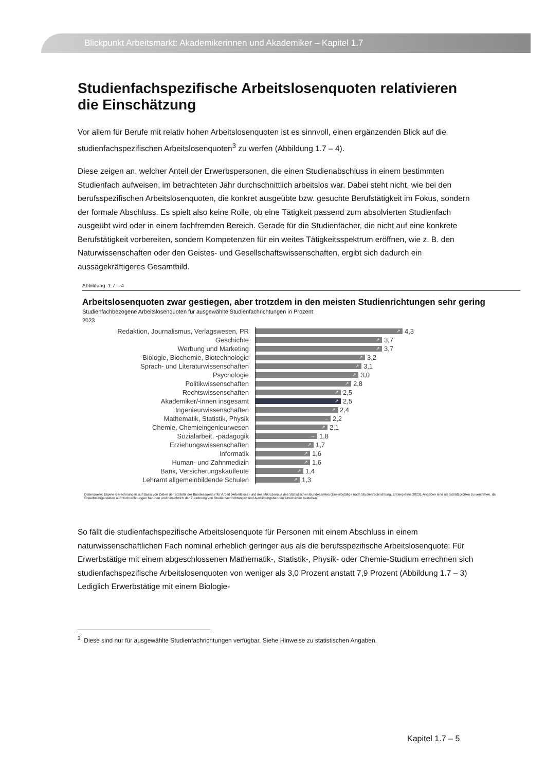Blickpunkt Arbeitsmarkt: Akademikerinnen und Akademiker – Kapitel 1.7
Studienfachspezifische Arbeitslosenquoten relativieren die Einschätzung
Vor allem für Berufe mit relativ hohen Arbeitslosenquoten ist es sinnvoll, einen ergänzenden Blick auf die studienfachspezifischen Arbeitslosenquoten<sup>3</sup> zu werfen (Abbildung 1.7 – 4).
Diese zeigen an, welcher Anteil der Erwerbspersonen, die einen Studienabschluss in einem bestimmten Studienfach aufweisen, im betrachteten Jahr durchschnittlich arbeitslos war. Dabei steht nicht, wie bei den berufsspezifischen Arbeitslosenquoten, die konkret ausgeübte bzw. gesuchte Berufstätigkeit im Fokus, sondern der formale Abschluss. Es spielt also keine Rolle, ob eine Tätigkeit passend zum absolvierten Studienfach ausgeübt wird oder in einem fachfremden Bereich. Gerade für die Studienfächer, die nicht auf eine konkrete Berufstätigkeit vorbereiten, sondern Kompetenzen für ein weites Tätigkeitsspektrum eröffnen, wie z. B. den Naturwissenschaften oder den Geistes- und Gesellschaftswissenschaften, ergibt sich dadurch ein aussagekräftigeres Gesamtbild.
Abbildung 1.7. - 4
Arbeitslosenquoten zwar gestiegen, aber trotzdem in den meisten Studienrichtungen sehr gering
Studienfachbezogene Arbeitslosenquoten für ausgewählte Studienfachrichtungen in Prozent
2023
Redaktion, Journalismus, Verlagswesen, PR
↗
4,3
Geschichte
↗
3,7
Werbung und Marketing
↗
3,7
Biologie, Biochemie, Biotechnologie
↗
3,2
Sprach- und Literaturwissenschaften
↗
3,1
Psychologie
↗
3,0
Politikwissenschaften
↗
2,8
Rechtswissenschaften
↗
2,5
Akademiker/-innen insgesamt
↗
2,5
Ingenieurwissenschaften
↗
2,4
Mathematik, Statistik, Physik
→
2,2
Chemie, Chemieingenieurwesen
↗
2,1
Sozialarbeit, -pädagogik
→
1,8
Erziehungswissenschaften
↗
1,7
Informatik
↗
1,6
Human- und Zahnmedizin
↗
1,6
Bank, Versicherungskaufleute
↗
1,4
Lehramt allgemeinbildende Schulen
↗
1,3
Datenquelle: Eigene Berechnungen auf Basis von Daten der Statistik der Bundesagentur für Arbeit (Arbeitslose) und des Mikrozensus des Statistischen Bundesamtes (Erwerbstätige nach Studienfachrichtung, Erstergebnis 2023). Angaben sind als Schätzgrößen zu verstehen, da Erwerbstätigendaten auf Hochrechnungen beruhen und hinsichtlich der Zuordnung von Studienfachrichtungen und Ausbildungsberufen Unschärfen bestehen.
So fällt die studienfachspezifische Arbeitslosenquote für Personen mit einem Abschluss in einem naturwissenschaftlichen Fach nominal erheblich geringer aus als die berufsspezifische Arbeitslosenquote: Für Erwerbstätige mit einem abgeschlossenen Mathematik-, Statistik-, Physik- oder Chemie-Studium errechnen sich studienfachspezifische Arbeitslosenquoten von weniger als 3,0 Prozent anstatt 7,9 Prozent (Abbildung 1.7 – 3) Lediglich Erwerbstätige mit einem Biologie-
<sup>3</sup> Diese sind nur für ausgewählte Studienfachrichtungen verfügbar. Siehe Hinweise zu statistischen Angaben.
Kapitel 1.7 – 5